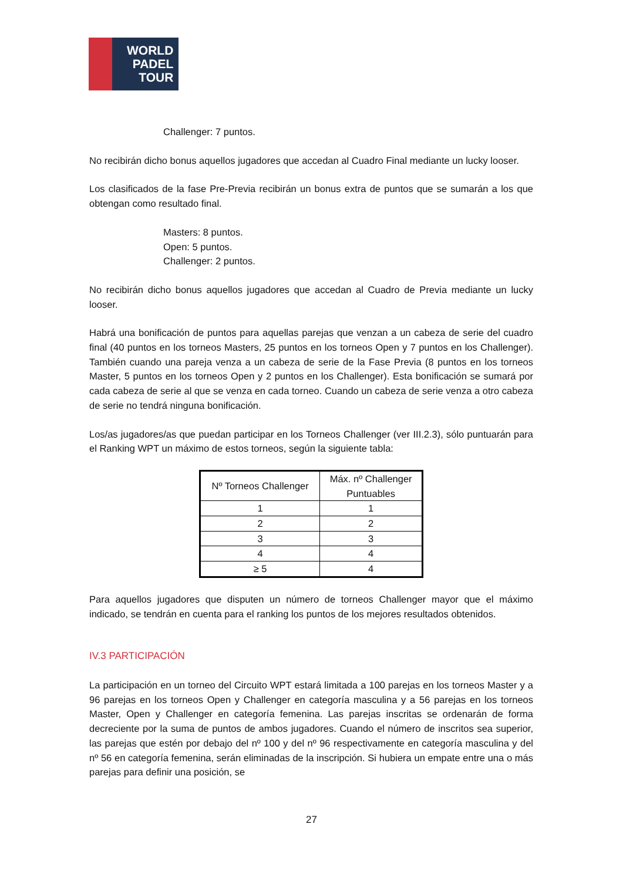WORLD
PADEL
TOUR
Challenger: 7 puntos.
No recibirán dicho bonus aquellos jugadores que accedan al Cuadro Final mediante un lucky looser.
Los clasificados de la fase Pre-Previa recibirán un bonus extra de puntos que se sumarán a los que obtengan como resultado final.
Masters: 8 puntos.
Open: 5 puntos.
Challenger: 2 puntos.
No recibirán dicho bonus aquellos jugadores que accedan al Cuadro de Previa mediante un lucky looser.
Habrá una bonificación de puntos para aquellas parejas que venzan a un cabeza de serie del cuadro final (40 puntos en los torneos Masters, 25 puntos en los torneos Open y 7 puntos en los Challenger). También cuando una pareja venza a un cabeza de serie de la Fase Previa (8 puntos en los torneos Master, 5 puntos en los torneos Open y 2 puntos en los Challenger). Esta bonificación se sumará por cada cabeza de serie al que se venza en cada torneo. Cuando un cabeza de serie venza a otro cabeza de serie no tendrá ninguna bonificación.
Los/as jugadores/as que puedan participar en los Torneos Challenger (ver III.2.3), sólo puntuarán para el Ranking WPT un máximo de estos torneos, según la siguiente tabla:
| Nº Torneos Challenger | Máx. nº Challenger Puntuables |
| 1 | 1 |
| 2 | 2 |
| 3 | 3 |
| 4 | 4 |
| ≥ 5 | 4 |
Para aquellos jugadores que disputen un número de torneos Challenger mayor que el máximo indicado, se tendrán en cuenta para el ranking los puntos de los mejores resultados obtenidos.
IV.3 PARTICIPACIÓN
La participación en un torneo del Circuito WPT estará limitada a 100 parejas en los torneos Master y a 96 parejas en los torneos Open y Challenger en categoría masculina y a 56 parejas en los torneos Master, Open y Challenger en categoría femenina. Las parejas inscritas se ordenarán de forma decreciente por la suma de puntos de ambos jugadores. Cuando el número de inscritos sea superior, las parejas que estén por debajo del nº 100 y del nº 96 respectivamente en categoría masculina y del nº 56 en categoría femenina, serán eliminadas de la inscripción. Si hubiera un empate entre una o más parejas para definir una posición, se
27